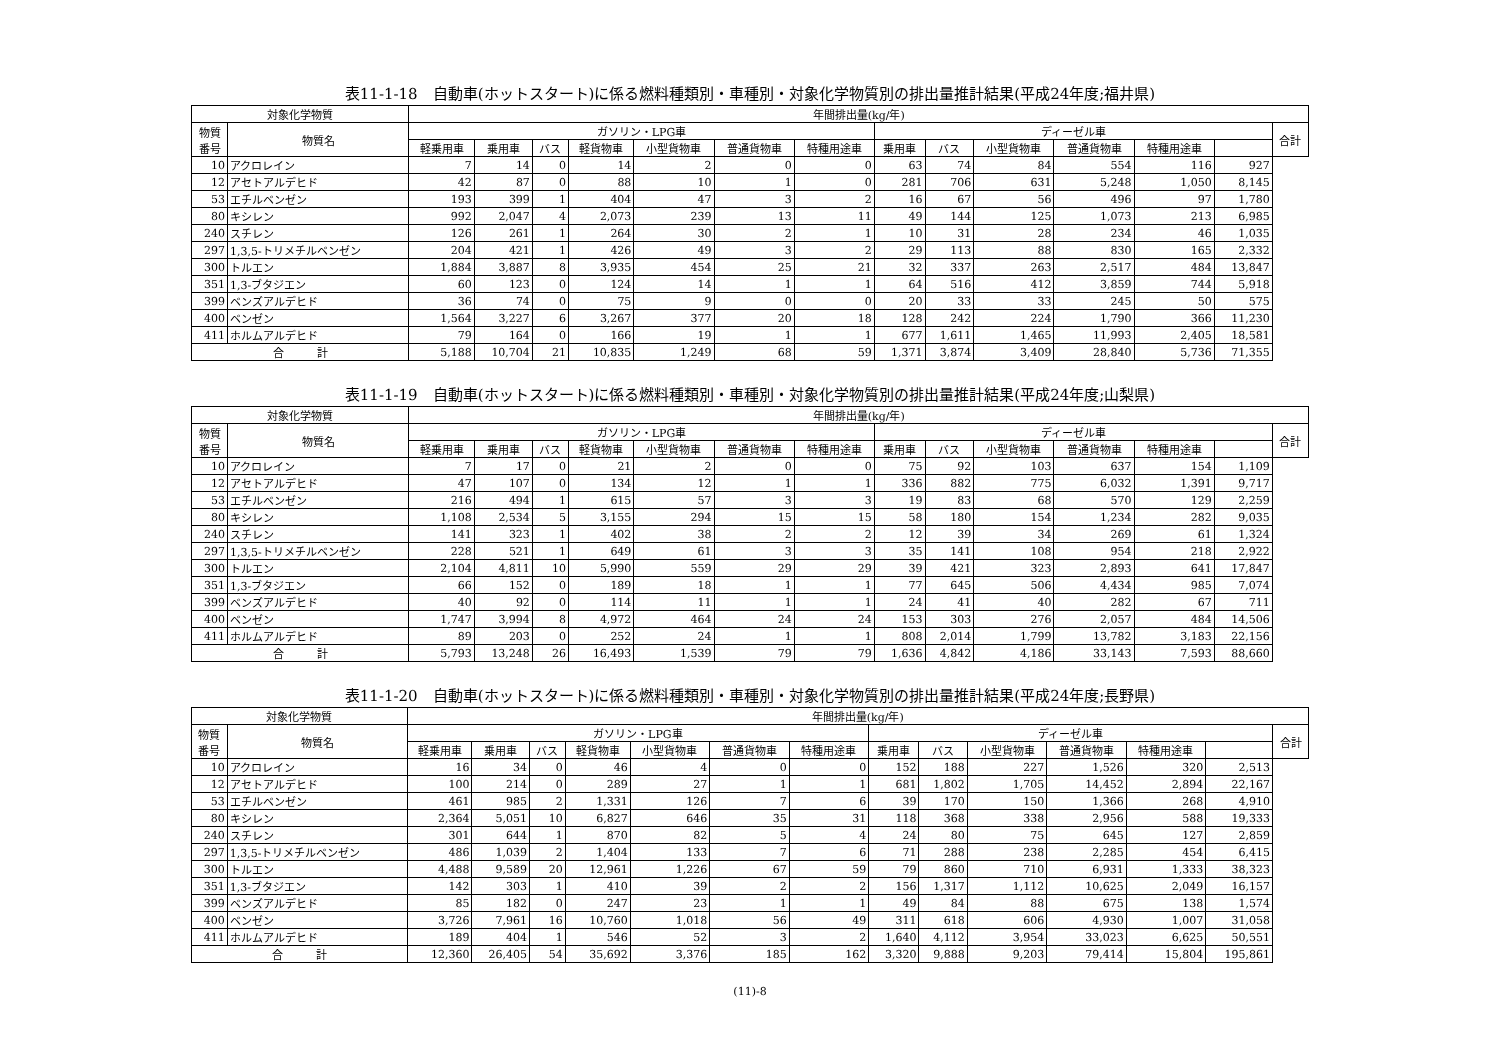表11-1-18　自動車(ホットスタート)に係る燃料種類別・車種別・対象化学物質別の排出量推計結果(平成24年度;福井県)
| 対象化学物質 | | 年間排出量(kg/年) | | | | | | | | | | | | | |
| --- | --- | --- | --- | --- | --- | --- | --- | --- | --- | --- | --- | --- | --- | --- | --- |
| 物質 番号 | 物質名 | ガソリン・LPG車 | | | | | | | ディーゼル車 | | | | | | 合計 |
| | | 軽乗用車 | 乗用車 | バス | 軽貨物車 | 小型貨物車 | 普通貨物車 | 特種用途車 | 乗用車 | バス | 小型貨物車 | 普通貨物車 | 特種用途車 | | |
| 10 | アクロレイン | 7 | 14 | 0 | 14 | 2 | 0 | 0 | 63 | 74 | 84 | 554 | 116 | 927 | |
| 12 | アセトアルデヒド | 42 | 87 | 0 | 88 | 10 | 1 | 0 | 281 | 706 | 631 | 5,248 | 1,050 | 8,145 | |
| 53 | エチルベンゼン | 193 | 399 | 1 | 404 | 47 | 3 | 2 | 16 | 67 | 56 | 496 | 97 | 1,780 | |
| 80 | キシレン | 992 | 2,047 | 4 | 2,073 | 239 | 13 | 11 | 49 | 144 | 125 | 1,073 | 213 | 6,985 | |
| 240 | スチレン | 126 | 261 | 1 | 264 | 30 | 2 | 1 | 10 | 31 | 28 | 234 | 46 | 1,035 | |
| 297 | 1,3,5-トリメチルベンゼン | 204 | 421 | 1 | 426 | 49 | 3 | 2 | 29 | 113 | 88 | 830 | 165 | 2,332 | |
| 300 | トルエン | 1,884 | 3,887 | 8 | 3,935 | 454 | 25 | 21 | 32 | 337 | 263 | 2,517 | 484 | 13,847 | |
| 351 | 1,3-ブタジエン | 60 | 123 | 0 | 124 | 14 | 1 | 1 | 64 | 516 | 412 | 3,859 | 744 | 5,918 | |
| 399 | ベンズアルデヒド | 36 | 74 | 0 | 75 | 9 | 0 | 0 | 20 | 33 | 33 | 245 | 50 | 575 | |
| 400 | ベンゼン | 1,564 | 3,227 | 6 | 3,267 | 377 | 20 | 18 | 128 | 242 | 224 | 1,790 | 366 | 11,230 | |
| 411 | ホルムアルデヒド | 79 | 164 | 0 | 166 | 19 | 1 | 1 | 677 | 1,611 | 1,465 | 11,993 | 2,405 | 18,581 | |
| 合 計 | | 5,188 | 10,704 | 21 | 10,835 | 1,249 | 68 | 59 | 1,371 | 3,874 | 3,409 | 28,840 | 5,736 | 71,355 | |
表11-1-19　自動車(ホットスタート)に係る燃料種類別・車種別・対象化学物質別の排出量推計結果(平成24年度;山梨県)
| 対象化学物質 | | 年間排出量(kg/年) | | | | | | | | | | | | | |
| --- | --- | --- | --- | --- | --- | --- | --- | --- | --- | --- | --- | --- | --- | --- | --- |
| 物質 番号 | 物質名 | ガソリン・LPG車 | | | | | | | ディーゼル車 | | | | | | 合計 |
| | | 軽乗用車 | 乗用車 | バス | 軽貨物車 | 小型貨物車 | 普通貨物車 | 特種用途車 | 乗用車 | バス | 小型貨物車 | 普通貨物車 | 特種用途車 | | |
| 10 | アクロレイン | 7 | 17 | 0 | 21 | 2 | 0 | 0 | 75 | 92 | 103 | 637 | 154 | 1,109 | |
| 12 | アセトアルデヒド | 47 | 107 | 0 | 134 | 12 | 1 | 1 | 336 | 882 | 775 | 6,032 | 1,391 | 9,717 | |
| 53 | エチルベンゼン | 216 | 494 | 1 | 615 | 57 | 3 | 3 | 19 | 83 | 68 | 570 | 129 | 2,259 | |
| 80 | キシレン | 1,108 | 2,534 | 5 | 3,155 | 294 | 15 | 15 | 58 | 180 | 154 | 1,234 | 282 | 9,035 | |
| 240 | スチレン | 141 | 323 | 1 | 402 | 38 | 2 | 2 | 12 | 39 | 34 | 269 | 61 | 1,324 | |
| 297 | 1,3,5-トリメチルベンゼン | 228 | 521 | 1 | 649 | 61 | 3 | 3 | 35 | 141 | 108 | 954 | 218 | 2,922 | |
| 300 | トルエン | 2,104 | 4,811 | 10 | 5,990 | 559 | 29 | 29 | 39 | 421 | 323 | 2,893 | 641 | 17,847 | |
| 351 | 1,3-ブタジエン | 66 | 152 | 0 | 189 | 18 | 1 | 1 | 77 | 645 | 506 | 4,434 | 985 | 7,074 | |
| 399 | ベンズアルデヒド | 40 | 92 | 0 | 114 | 11 | 1 | 1 | 24 | 41 | 40 | 282 | 67 | 711 | |
| 400 | ベンゼン | 1,747 | 3,994 | 8 | 4,972 | 464 | 24 | 24 | 153 | 303 | 276 | 2,057 | 484 | 14,506 | |
| 411 | ホルムアルデヒド | 89 | 203 | 0 | 252 | 24 | 1 | 1 | 808 | 2,014 | 1,799 | 13,782 | 3,183 | 22,156 | |
| 合 計 | | 5,793 | 13,248 | 26 | 16,493 | 1,539 | 79 | 79 | 1,636 | 4,842 | 4,186 | 33,143 | 7,593 | 88,660 | |
表11-1-20　自動車(ホットスタート)に係る燃料種類別・車種別・対象化学物質別の排出量推計結果(平成24年度;長野県)
| 対象化学物質 | | 年間排出量(kg/年) | | | | | | | | | | | | | |
| --- | --- | --- | --- | --- | --- | --- | --- | --- | --- | --- | --- | --- | --- | --- | --- |
| 物質 番号 | 物質名 | ガソリン・LPG車 | | | | | | | ディーゼル車 | | | | | | 合計 |
| | | 軽乗用車 | 乗用車 | バス | 軽貨物車 | 小型貨物車 | 普通貨物車 | 特種用途車 | 乗用車 | バス | 小型貨物車 | 普通貨物車 | 特種用途車 | | |
| 10 | アクロレイン | 16 | 34 | 0 | 46 | 4 | 0 | 0 | 152 | 188 | 227 | 1,526 | 320 | 2,513 | |
| 12 | アセトアルデヒド | 100 | 214 | 0 | 289 | 27 | 1 | 1 | 681 | 1,802 | 1,705 | 14,452 | 2,894 | 22,167 | |
| 53 | エチルベンゼン | 461 | 985 | 2 | 1,331 | 126 | 7 | 6 | 39 | 170 | 150 | 1,366 | 268 | 4,910 | |
| 80 | キシレン | 2,364 | 5,051 | 10 | 6,827 | 646 | 35 | 31 | 118 | 368 | 338 | 2,956 | 588 | 19,333 | |
| 240 | スチレン | 301 | 644 | 1 | 870 | 82 | 5 | 4 | 24 | 80 | 75 | 645 | 127 | 2,859 | |
| 297 | 1,3,5-トリメチルベンゼン | 486 | 1,039 | 2 | 1,404 | 133 | 7 | 6 | 71 | 288 | 238 | 2,285 | 454 | 6,415 | |
| 300 | トルエン | 4,488 | 9,589 | 20 | 12,961 | 1,226 | 67 | 59 | 79 | 860 | 710 | 6,931 | 1,333 | 38,323 | |
| 351 | 1,3-ブタジエン | 142 | 303 | 1 | 410 | 39 | 2 | 2 | 156 | 1,317 | 1,112 | 10,625 | 2,049 | 16,157 | |
| 399 | ベンズアルデヒド | 85 | 182 | 0 | 247 | 23 | 1 | 1 | 49 | 84 | 88 | 675 | 138 | 1,574 | |
| 400 | ベンゼン | 3,726 | 7,961 | 16 | 10,760 | 1,018 | 56 | 49 | 311 | 618 | 606 | 4,930 | 1,007 | 31,058 | |
| 411 | ホルムアルデヒド | 189 | 404 | 1 | 546 | 52 | 3 | 2 | 1,640 | 4,112 | 3,954 | 33,023 | 6,625 | 50,551 | |
| 合 計 | | 12,360 | 26,405 | 54 | 35,692 | 3,376 | 185 | 162 | 3,320 | 9,888 | 9,203 | 79,414 | 15,804 | 195,861 | |
(11)-8